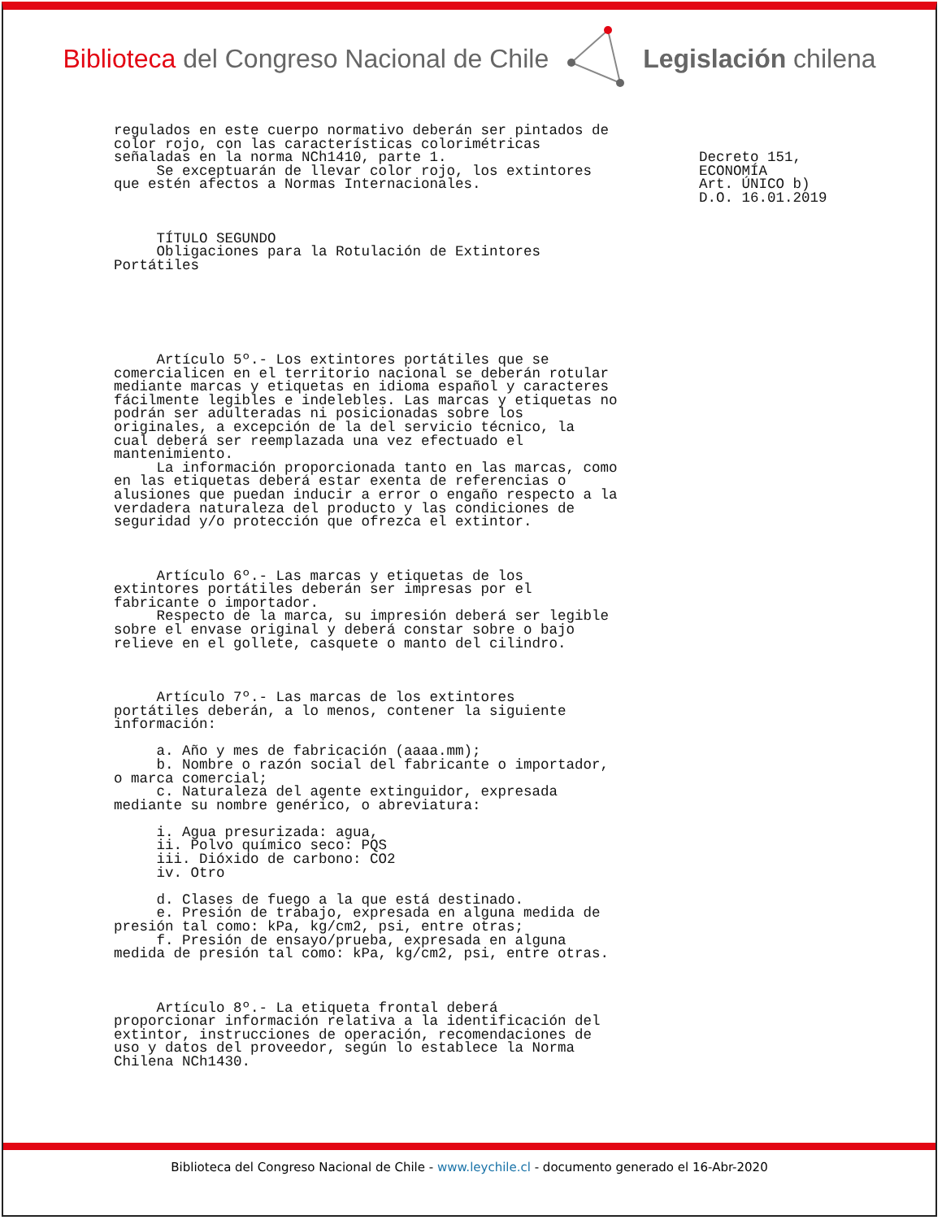Biblioteca del Congreso Nacional de Chile Legislación chilena
regulados en este cuerpo normativo deberán ser pintados de
color rojo, con las características colorimétricas
señaladas en la norma NCh1410, parte 1.
     Se exceptuarán de llevar color rojo, los extintores
que estén afectos a Normas Internacionales.



     TÍTULO SEGUNDO
     Obligaciones para la Rotulación de Extintores
Portátiles






     Artículo 5º.- Los extintores portátiles que se
comercialicen en el territorio nacional se deberán rotular
mediante marcas y etiquetas en idioma español y caracteres
fácilmente legibles e indelebles. Las marcas y etiquetas no
podrán ser adulteradas ni posicionadas sobre los
originales, a excepción de la del servicio técnico, la
cual deberá ser reemplazada una vez efectuado el
mantenimiento.
     La información proporcionada tanto en las marcas, como
en las etiquetas deberá estar exenta de referencias o
alusiones que puedan inducir a error o engaño respecto a la
verdadera naturaleza del producto y las condiciones de
seguridad y/o protección que ofrezca el extintor.



     Artículo 6º.- Las marcas y etiquetas de los
extintores portátiles deberán ser impresas por el
fabricante o importador.
     Respecto de la marca, su impresión deberá ser legible
sobre el envase original y deberá constar sobre o bajo
relieve en el gollete, casquete o manto del cilindro.



     Artículo 7º.- Las marcas de los extintores
portátiles deberán, a lo menos, contener la siguiente
información:

     a. Año y mes de fabricación (aaaa.mm);
     b. Nombre o razón social del fabricante o importador,
o marca comercial;
     c. Naturaleza del agente extinguidor, expresada
mediante su nombre genérico, o abreviatura:

     i. Agua presurizada: agua,
     ii. Polvo químico seco: PQS
     iii. Dióxido de carbono: CO2
     iv. Otro

     d. Clases de fuego a la que está destinado.
     e. Presión de trabajo, expresada en alguna medida de
presión tal como: kPa, kg/cm2, psi, entre otras;
     f. Presión de ensayo/prueba, expresada en alguna
medida de presión tal como: kPa, kg/cm2, psi, entre otras.



     Artículo 8º.- La etiqueta frontal deberá
proporcionar información relativa a la identificación del
extintor, instrucciones de operación, recomendaciones de
uso y datos del proveedor, según lo establece la Norma
Chilena NCh1430.
Decreto 151,
ECONOMÍA
Art. ÚNICO b)
D.O. 16.01.2019
Biblioteca del Congreso Nacional de Chile - www.leychile.cl - documento generado el 16-Abr-2020